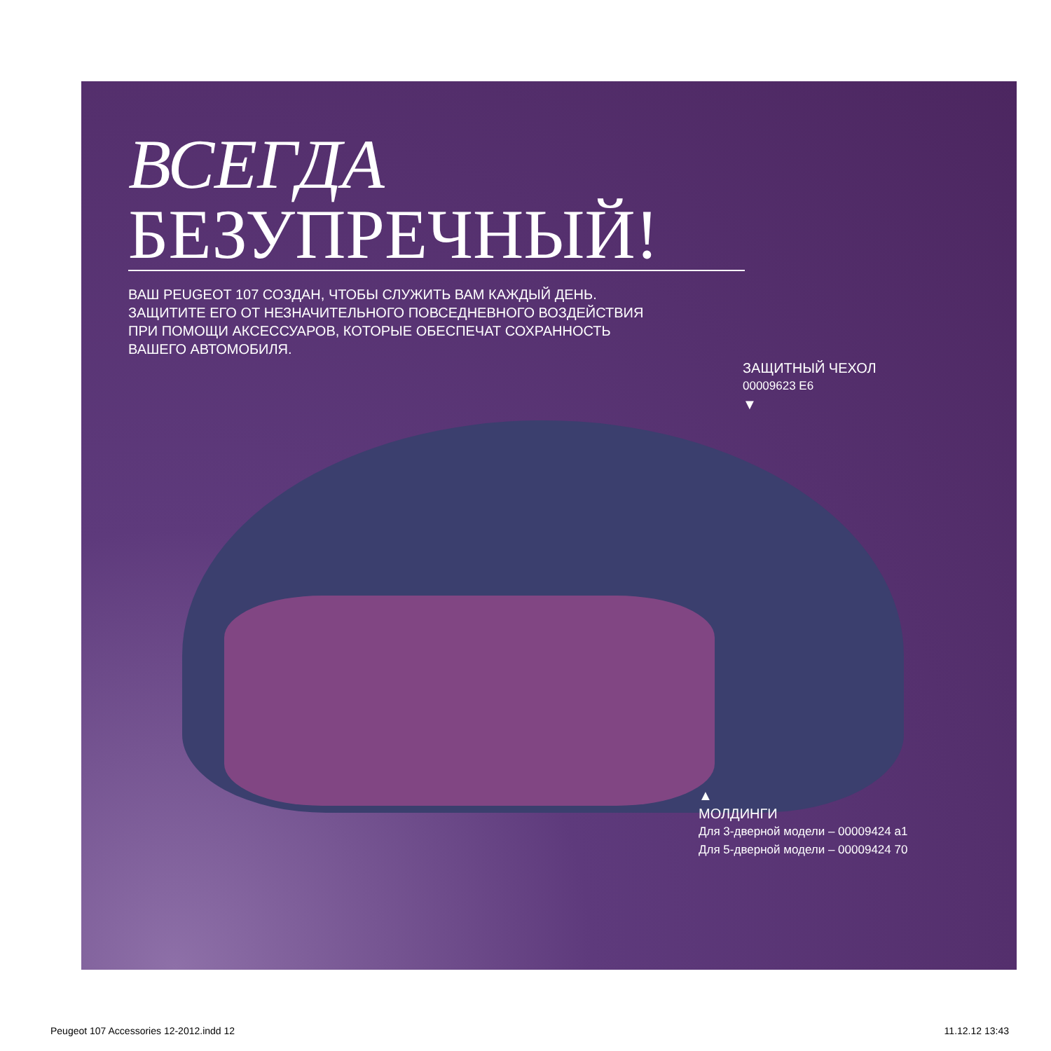ВСЕГДА
БЕЗУПРЕЧНЫЙ!
ВАШ PEUGEOT 107 СОЗДАН, ЧТОБЫ СЛУЖИТЬ ВАМ КАЖДЫЙ ДЕНЬ.
ЗАЩИТИТЕ ЕГО ОТ НЕЗНАЧИТЕЛЬНОГО ПОВСЕДНЕВНОГО ВОЗДЕЙСТВИЯ
ПРИ ПОМОЩИ АКСЕССУАРОВ, КОТОРЫЕ ОБЕСПЕЧАТ СОХРАННОСТЬ
ВАШЕГО АВТОМОБИЛЯ.
ЗАЩИТНЫЙ ЧЕХОЛ
00009623 E6
▼
▲
МОЛДИНГИ
Для 3-дверной модели – 00009424 a1
Для 5-дверной модели – 00009424 70
Peugeot 107 Accessories 12-2012.indd 12 11.12.12 13:43